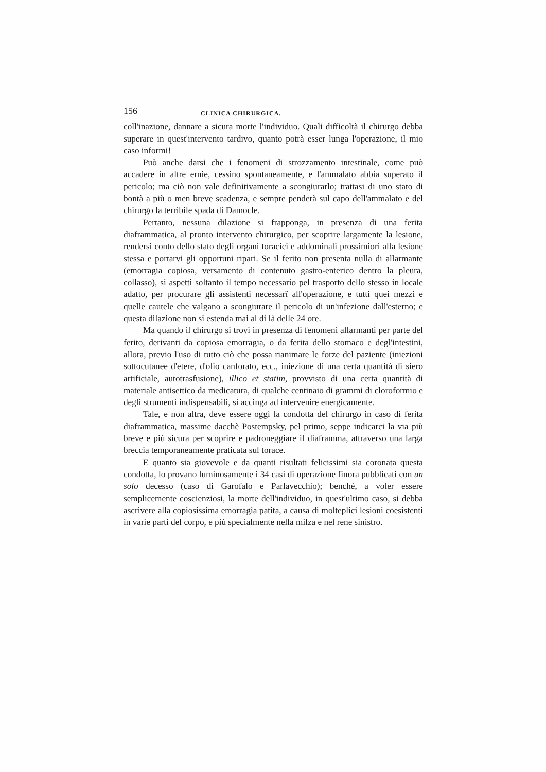156 CLINICA CHIRURGICA.
coll'inazione, dannare a sicura morte l'individuo. Quali difficoltà il chirurgo debba superare in quest'intervento tardivo, quanto potrà esser lunga l'operazione, il mio caso informi!
Può anche darsi che i fenomeni di strozzamento intestinale, come può accadere in altre ernie, cessino spontaneamente, e l'ammalato abbia superato il pericolo; ma ciò non vale definitivamente a scongiurarlo; trattasi di uno stato di bontà a più o men breve scadenza, e sempre penderà sul capo dell'ammalato e del chirurgo la terribile spada di Damocle.
Pertanto, nessuna dilazione si frapponga, in presenza di una ferita diaframmatica, al pronto intervento chirurgico, per scoprire largamente la lesione, rendersi conto dello stato degli organi toracici e addominali prossimiori alla lesione stessa e portarvi gli opportuni ripari. Se il ferito non presenta nulla di allarmante (emorragia copiosa, versamento di contenuto gastro-enterico dentro la pleura, collasso), si aspetti soltanto il tempo necessario pel trasporto dello stesso in locale adatto, per procurare gli assistenti necessarî all'operazione, e tutti quei mezzi e quelle cautele che valgano a scongiurare il pericolo di un'infezione dall'esterno; e questa dilazione non si estenda mai al di là delle 24 ore.
Ma quando il chirurgo si trovi in presenza di fenomeni allarmanti per parte del ferito, derivanti da copiosa emorragia, o da ferita dello stomaco e degl'intestini, allora, previo l'uso di tutto ciò che possa rianimare le forze del paziente (iniezioni sottocutanee d'etere, d'olio canforato, ecc., iniezione di una certa quantità di siero artificiale, autotrasfusione), illico et statim, provvisto di una certa quantità di materiale antisettico da medicatura, di qualche centinaio di grammi di cloroformio e degli strumenti indispensabili, si accinga ad intervenire energicamente.
Tale, e non altra, deve essere oggi la condotta del chirurgo in caso di ferita diaframmatica, massime dacchè Postempsky, pel primo, seppe indicarci la via più breve e più sicura per scoprire e padroneggiare il diaframma, attraverso una larga breccia temporaneamente praticata sul torace.
E quanto sia giovevole e da quanti risultati felicissimi sia coronata questa condotta, lo provano luminosamente i 34 casi di operazione finora pubblicati con un solo decesso (caso di Garofalo e Parlavecchio); benchè, a voler essere semplicemente coscienziosi, la morte dell'individuo, in quest'ultimo caso, si debba ascrivere alla copiosissima emorragia patita, a causa di molteplici lesioni coesistenti in varie parti del corpo, e più specialmente nella milza e nel rene sinistro.